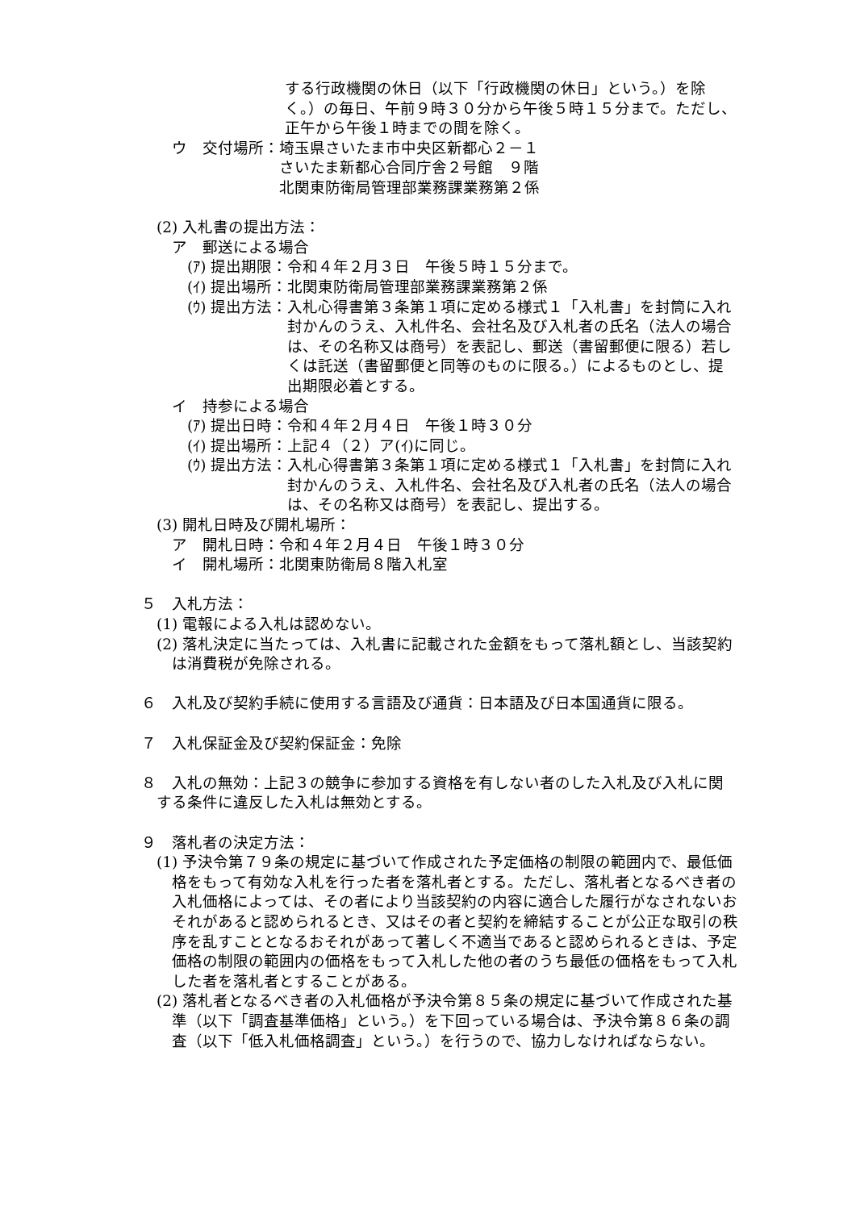する行政機関の休日（以下「行政機関の休日」という。）を除く。）の毎日、午前９時３０分から午後５時１５分まで。ただし、正午から午後１時までの間を除く。
ウ　交付場所： 埼玉県さいたま市中央区新都心２－１
さいたま新都心合同庁舎２号館　９階
北関東防衛局管理部業務課業務第２係
(2) 入札書の提出方法：
ア　郵送による場合
(ｱ) 提出期限： 令和４年２月３日　午後５時１５分まで。
(ｲ) 提出場所： 北関東防衛局管理部業務課業務第２係
(ｳ) 提出方法： 入札心得書第３条第１項に定める様式１「入札書」を封筒に入れ封かんのうえ、入札件名、会社名及び入札者の氏名（法人の場合は、その名称又は商号）を表記し、郵送（書留郵便に限る）若しくは託送（書留郵便と同等のものに限る。）によるものとし、提出期限必着とする。
イ　持参による場合
(ｱ) 提出日時： 令和４年２月４日　午後１時３０分
(ｲ) 提出場所： 上記４（２）ア(ｲ)に同じ。
(ｳ) 提出方法： 入札心得書第３条第１項に定める様式１「入札書」を封筒に入れ封かんのうえ、入札件名、会社名及び入札者の氏名（法人の場合は、その名称又は商号）を表記し、提出する。
(3) 開札日時及び開札場所：
ア　開札日時：令和４年２月４日　午後１時３０分
イ　開札場所：北関東防衛局８階入札室
５　入札方法：
(1) 電報による入札は認めない。
(2) 落札決定に当たっては、入札書に記載された金額をもって落札額とし、当該契約は消費税が免除される。
６　入札及び契約手続に使用する言語及び通貨：日本語及び日本国通貨に限る。
７　入札保証金及び契約保証金：免除
８　入札の無効：上記３の競争に参加する資格を有しない者のした入札及び入札に関する条件に違反した入札は無効とする。
９　落札者の決定方法：
(1) 予決令第７９条の規定に基づいて作成された予定価格の制限の範囲内で、最低価格をもって有効な入札を行った者を落札者とする。ただし、落札者となるべき者の入札価格によっては、その者により当該契約の内容に適合した履行がなされないおそれがあると認められるとき、又はその者と契約を締結することが公正な取引の秩序を乱すこととなるおそれがあって著しく不適当であると認められるときは、予定価格の制限の範囲内の価格をもって入札した他の者のうち最低の価格をもって入札した者を落札者とすることがある。
(2) 落札者となるべき者の入札価格が予決令第８５条の規定に基づいて作成された基準（以下「調査基準価格」という。）を下回っている場合は、予決令第８６条の調査（以下「低入札価格調査」という。）を行うので、協力しなければならない。